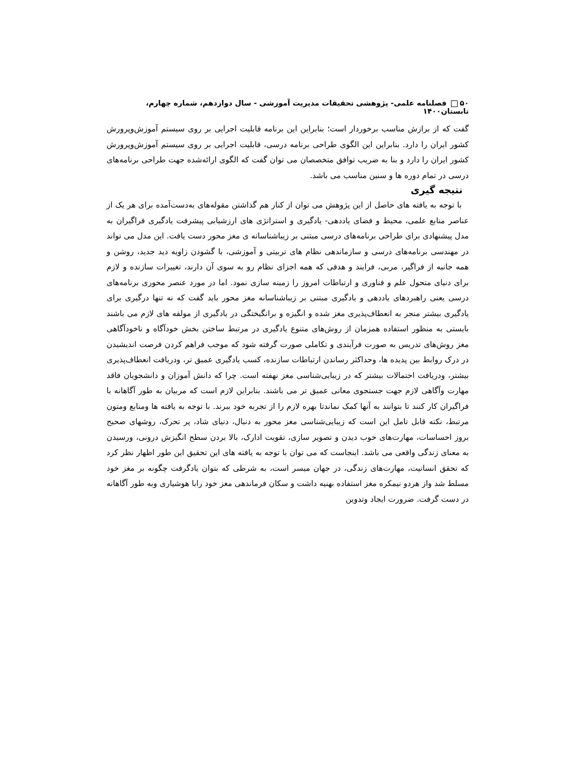۵۰ فصلنامه علمی- پژوهشی تحقیقات مدیریت آموزشی - سال دوازدهم، شماره چهارم، تابستان۱۴۰۰
گفت که از برازش مناسب برخوردار است؛ بنابراین این برنامه قابلیت اجرایی بر روی سیستم آموزش‌وپرورش کشور ایران را دارد. بنابراین این الگوی طراحی برنامه درسی، قابلیت اجرایی بر روی سیستم آموزش‌وپرورش کشور ایران را دارد و بنا به ضریب توافق متخصصان می توان گفت که الگوی ارائه‌شده جهت طراحی برنامه‌های درسی در تمام دوره ها و سنین مناسب می باشد.
نتیجه گیری
با توجه به یافته های حاصل از این پژوهش می توان از کنار هم گذاشتن مقوله‌های به‌دست‌آمده برای هر یک از عناصر منابع علمی، محیط و فضای یاددهی- یادگیری و استراتژی های ارزشیابی پیشرفت یادگیری فراگیران به مدل پیشنهادی برای طراحی برنامه‌های درسی مبتنی بر زیباشناسانه ی مغز محور دست یافت. این مدل می تواند در مهندسی برنامه‌های درسی و سازماندهی نظام های تربیتی و آموزشی، با گشودن زاویه دید جدید، روشن و همه جانبه از فراگیر، مربی، فرایند و هدفی که همه اجزای نظام رو به سوی آن دارند، تغییرات سازنده و لازم برای دنیای متحول علم و فناوری و ارتباطات امروز را زمینه سازی نمود. اما در مورد عنصر محوری برنامه‌های درسی یعنی راهبردهای یاددهی و یادگیری مبتنی بر زیباشناسانه مغز محور باید گفت که نه تنها درگیری برای یادگیری بیشتر منجر به انعطاف‌پذیری مغز شده و انگیزه و برانگیختگی در یادگیری از مولفه های لازم می باشند بایستی به منظور استفاده همزمان از روش‌های متنوع یادگیری در مرتبط ساختن بخش خودآگاه و ناخودآگاهی مغز روش‌های تدریس به صورت فرآیندی و تکاملی صورت گرفته شود که موجب فراهم کردن فرصت اندیشیدن در درک روابط بین پدیده ها، وحداکثر رساندن ارتباطات سازنده، کسب یادگیری عمیق تر، ودریافت انعطاف‌پذیری بیشتر، ودریافت احتمالات بیشتر که در زیبایی‌شناسی مغز نهفته است. چرا که دانش آموزان و دانشجویان فاقد مهارت وآگاهی لازم جهت جستجوی معانی عمیق تر می باشند. بنابراین لازم است که مربیان به طور آگاهانه با فراگیران کار کنند تا بتوانند به آنها کمک نماندتا بهره لازم را از تجربه خود ببرند. با توجه به یافته ها ومنابع ومتون مرتبط، نکته قابل تامل این است که زیبایی‌شناسی مغز محور به دنبال، دنیای شاد، پر تحرک، روشهای صحیح بروز احساسات، مهارت‌های خوب دیدن و تصویر سازی، تقویت ادارک، بالا بردن سطح انگیزش درونی، ورسیدن به معنای زندگی واقعی می باشد. اینجاست که می توان با توجه به یافته های این تحقیق این طور اظهار نظر کرد که تحقق انسانیت، مهارت‌های زندگی، در جهان میسر است، به شرطی که بتوان یادگرفت چگونه بر مغز خود مسلط شد واز هردو نیمکره مغز استفاده بهنیه داشت و سکان فرماندهی مغز خود رابا هوشیاری وبه طور آگاهانه در دست گرفت. ضرورت ایجاد وتدوین